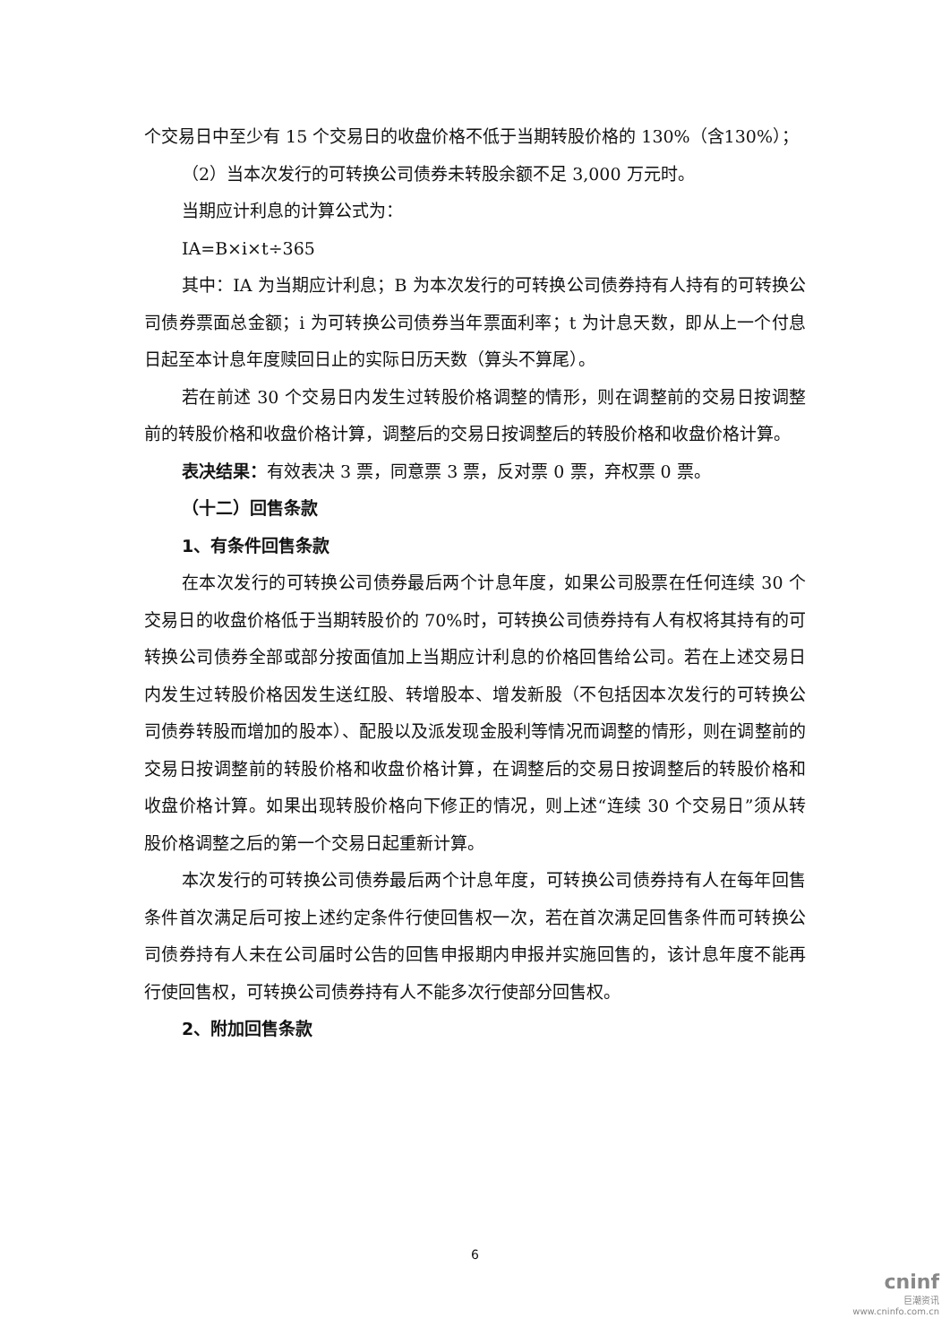个交易日中至少有 15 个交易日的收盘价格不低于当期转股价格的 130%（含130%）；
（2）当本次发行的可转换公司债券未转股余额不足 3,000 万元时。
当期应计利息的计算公式为：
IA=B×i×t÷365
其中：IA 为当期应计利息；B 为本次发行的可转换公司债券持有人持有的可转换公司债券票面总金额；i 为可转换公司债券当年票面利率；t 为计息天数，即从上一个付息日起至本计息年度赎回日止的实际日历天数（算头不算尾）。
若在前述 30 个交易日内发生过转股价格调整的情形，则在调整前的交易日按调整前的转股价格和收盘价格计算，调整后的交易日按调整后的转股价格和收盘价格计算。
表决结果：有效表决 3 票，同意票 3 票，反对票 0 票，弃权票 0 票。
（十二）回售条款
1、有条件回售条款
在本次发行的可转换公司债券最后两个计息年度，如果公司股票在任何连续 30 个交易日的收盘价格低于当期转股价的 70%时，可转换公司债券持有人有权将其持有的可转换公司债券全部或部分按面值加上当期应计利息的价格回售给公司。若在上述交易日内发生过转股价格因发生送红股、转增股本、增发新股（不包括因本次发行的可转换公司债券转股而增加的股本）、配股以及派发现金股利等情况而调整的情形，则在调整前的交易日按调整前的转股价格和收盘价格计算，在调整后的交易日按调整后的转股价格和收盘价格计算。如果出现转股价格向下修正的情况，则上述“连续 30 个交易日”须从转股价格调整之后的第一个交易日起重新计算。
本次发行的可转换公司债券最后两个计息年度，可转换公司债券持有人在每年回售条件首次满足后可按上述约定条件行使回售权一次，若在首次满足回售条件而可转换公司债券持有人未在公司届时公告的回售申报期内申报并实施回售的，该计息年度不能再行使回售权，可转换公司债券持有人不能多次行使部分回售权。
2、附加回售条款
6
cninf
巨潮资讯
www.cninfo.com.cn